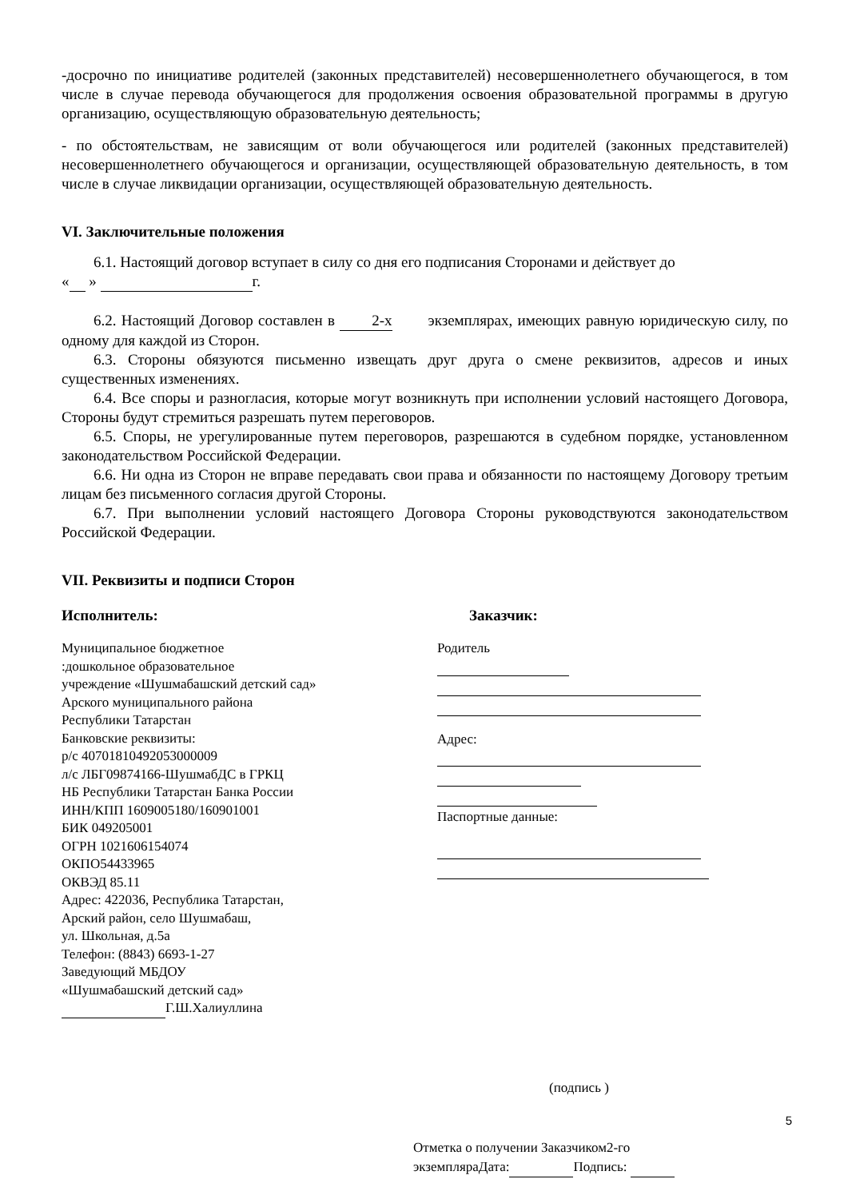-досрочно по инициативе родителей (законных представителей) несовершеннолетнего обучающегося, в том числе в случае перевода обучающегося для продолжения освоения образовательной программы в другую организацию, осуществляющую образовательную деятельность;
- по обстоятельствам, не зависящим от воли обучающегося или родителей (законных представителей) несовершеннолетнего обучающегося и организации, осуществляющей образовательную деятельность, в том числе в случае ликвидации организации, осуществляющей образовательную деятельность.
VI. Заключительные положения
6.1. Настоящий договор вступает в силу со дня его подписания Сторонами и действует до
« » г.
6.2. Настоящий Договор составлен в 2-х экземплярах, имеющих равную юридическую силу, по одному для каждой из Сторон.
6.3. Стороны обязуются письменно извещать друг друга о смене реквизитов, адресов и иных существенных изменениях.
6.4. Все споры и разногласия, которые могут возникнуть при исполнении условий настоящего Договора, Стороны будут стремиться разрешать путем переговоров.
6.5. Споры, не урегулированные путем переговоров, разрешаются в судебном порядке, установленном законодательством Российской Федерации.
6.6. Ни одна из Сторон не вправе передавать свои права и обязанности по настоящему Договору третьим лицам без письменного согласия другой Стороны.
6.7. При выполнении условий настоящего Договора Стороны руководствуются законодательством Российской Федерации.
VII. Реквизиты и подписи Сторон
Исполнитель: Заказчик:
Муниципальное бюджетное
:дошкольное образовательное
учреждение «Шушмабашский детский сад»
Арского муниципального района
Республики Татарстан
Банковские реквизиты:
р/с 40701810492053000009
л/с ЛБГ09874166-ШушмабДС в ГРКЦ
НБ Республики Татарстан Банка России
ИНН/КПП 1609005180/160901001
БИК 049205001
ОГРН 1021606154074
ОКПО54433965
ОКВЭД 85.11
Адрес: 422036, Республика Татарстан,
Арский район, село Шушмабаш,
ул. Школьная, д.5а
Телефон: (8843) 6693-1-27
Заведующий МБДОУ
«Шушмабашский детский сад»
Г.Ш.Халиуллина
Родитель
Адрес:
Паспортные данные:
(подпись )
Отметка о получении Заказчиком2-го
экземпляраДата: Подпись:
5